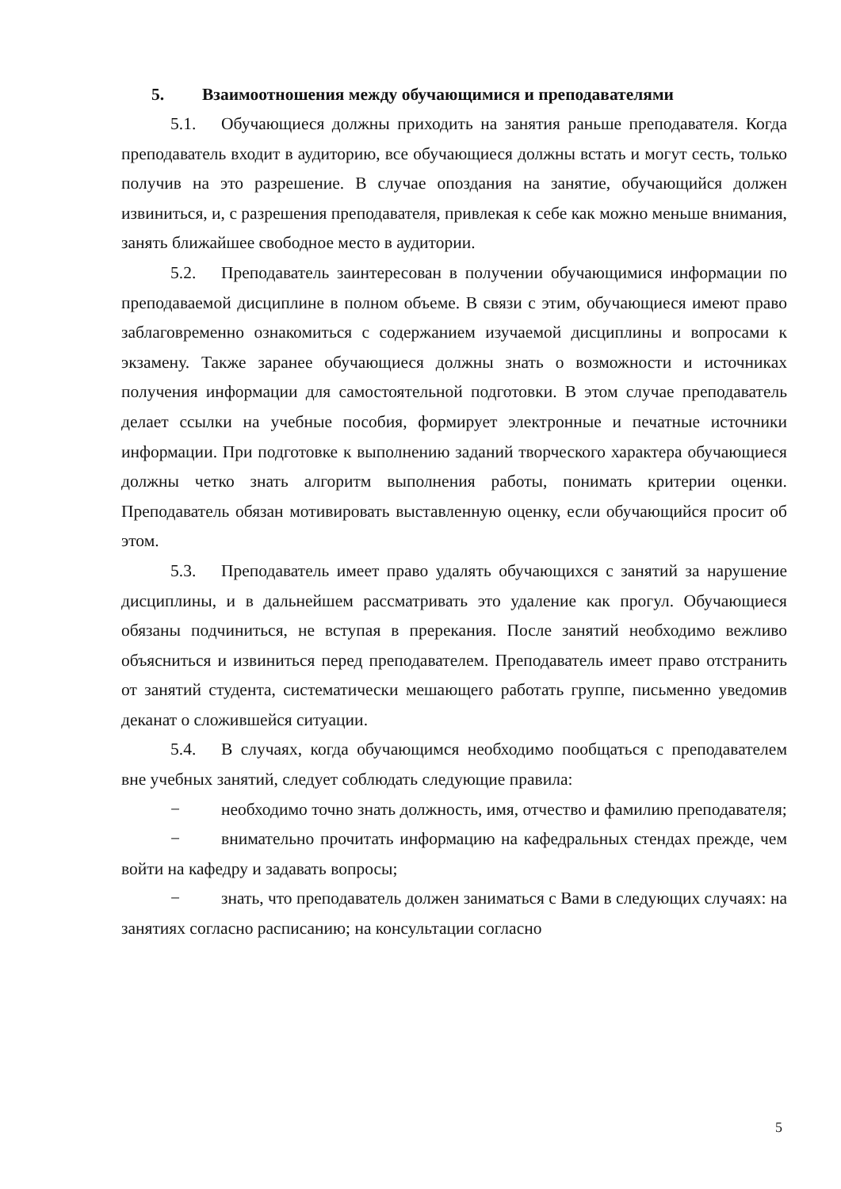5. Взаимоотношения между обучающимися и преподавателями
5.1. Обучающиеся должны приходить на занятия раньше преподавателя. Когда преподаватель входит в аудиторию, все обучающиеся должны встать и могут сесть, только получив на это разрешение. В случае опоздания на занятие, обучающийся должен извиниться, и, с разрешения преподавателя, привлекая к себе как можно меньше внимания, занять ближайшее свободное место в аудитории.
5.2. Преподаватель заинтересован в получении обучающимися информации по преподаваемой дисциплине в полном объеме. В связи с этим, обучающиеся имеют право заблаговременно ознакомиться с содержанием изучаемой дисциплины и вопросами к экзамену. Также заранее обучающиеся должны знать о возможности и источниках получения информации для самостоятельной подготовки. В этом случае преподаватель делает ссылки на учебные пособия, формирует электронные и печатные источники информации. При подготовке к выполнению заданий творческого характера обучающиеся должны четко знать алгоритм выполнения работы, понимать критерии оценки. Преподаватель обязан мотивировать выставленную оценку, если обучающийся просит об этом.
5.3. Преподаватель имеет право удалять обучающихся с занятий за нарушение дисциплины, и в дальнейшем рассматривать это удаление как прогул. Обучающиеся обязаны подчиниться, не вступая в пререкания. После занятий необходимо вежливо объясниться и извиниться перед преподавателем. Преподаватель имеет право отстранить от занятий студента, систематически мешающего работать группе, письменно уведомив деканат о сложившейся ситуации.
5.4. В случаях, когда обучающимся необходимо пообщаться с преподавателем вне учебных занятий, следует соблюдать следующие правила:
− необходимо точно знать должность, имя, отчество и фамилию преподавателя;
− внимательно прочитать информацию на кафедральных стендах прежде, чем войти на кафедру и задавать вопросы;
− знать, что преподаватель должен заниматься с Вами в следующих случаях: на занятиях согласно расписанию; на консультации согласно
5